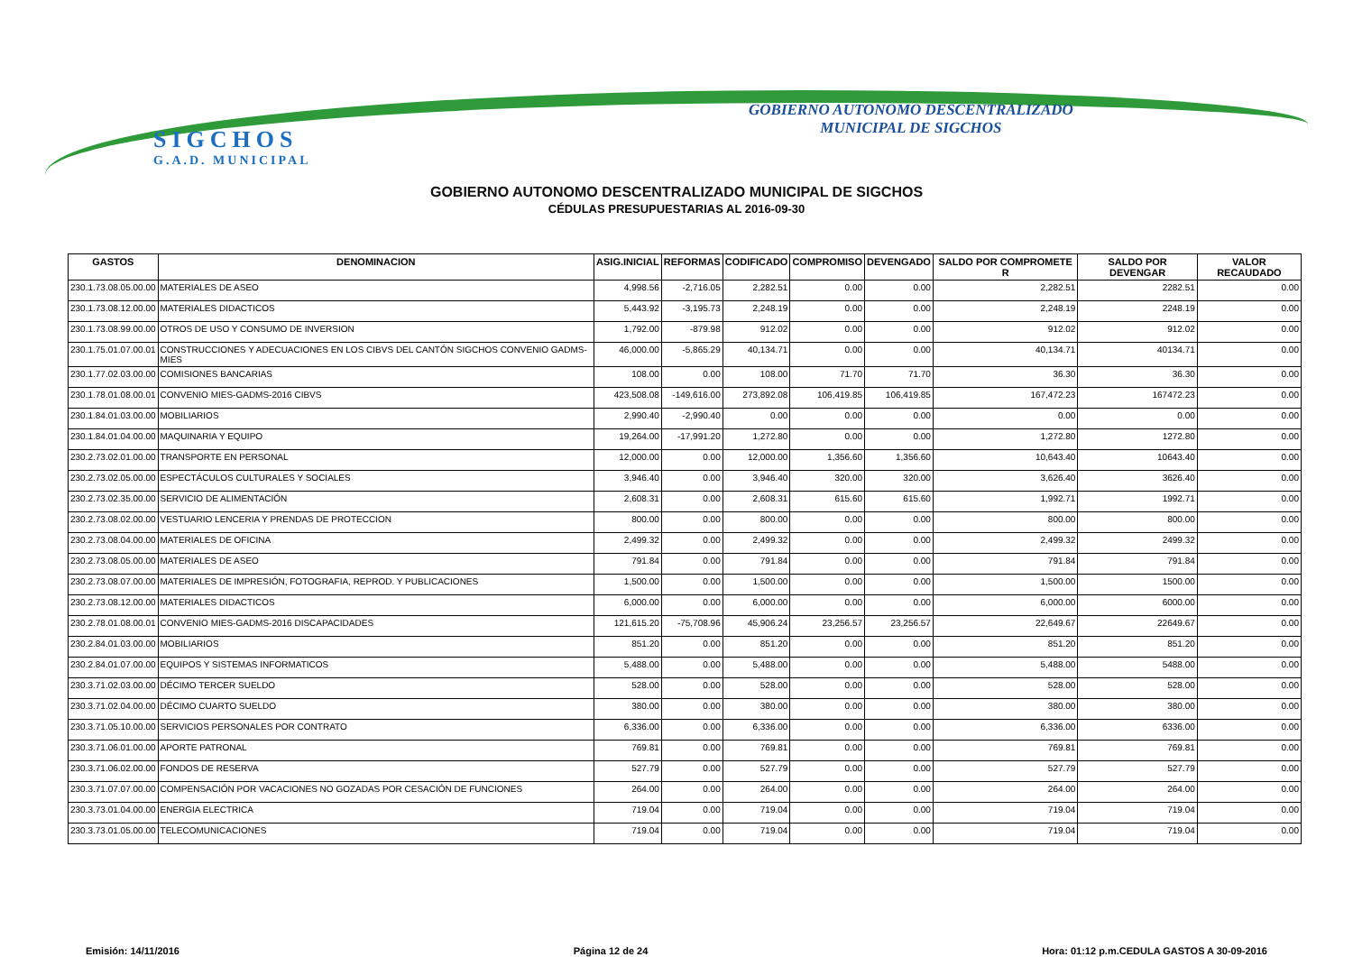SIGCHOS
G.A.D. MUNICIPAL
GOBIERNO AUTONOMO DESCENTRALIZADO
MUNICIPAL DE SIGCHOS
GOBIERNO AUTONOMO DESCENTRALIZADO MUNICIPAL DE SIGCHOS
CÉDULAS PRESUPUESTARIAS AL 2016-09-30
| GASTOS | DENOMINACION | ASIG.INICIAL | REFORMAS | CODIFICADO | COMPROMISO | DEVENGADO | SALDO POR COMPROMETE R | SALDO POR DEVENGAR | VALOR RECAUDADO |
| --- | --- | --- | --- | --- | --- | --- | --- | --- | --- |
| 230.1.73.08.05.00.00 | MATERIALES DE ASEO | 4,998.56 | -2,716.05 | 2,282.51 | 0.00 | 0.00 | 2,282.51 | 2282.51 | 0.00 |
| 230.1.73.08.12.00.00 | MATERIALES DIDACTICOS | 5,443.92 | -3,195.73 | 2,248.19 | 0.00 | 0.00 | 2,248.19 | 2248.19 | 0.00 |
| 230.1.73.08.99.00.00 | OTROS DE USO Y CONSUMO DE INVERSION | 1,792.00 | -879.98 | 912.02 | 0.00 | 0.00 | 912.02 | 912.02 | 0.00 |
| 230.1.75.01.07.00.01 | CONSTRUCCIONES Y ADECUACIONES EN LOS CIBVS DEL CANTÓN SIGCHOS CONVENIO GADMS-MIES | 46,000.00 | -5,865.29 | 40,134.71 | 0.00 | 0.00 | 40,134.71 | 40134.71 | 0.00 |
| 230.1.77.02.03.00.00 | COMISIONES BANCARIAS | 108.00 | 0.00 | 108.00 | 71.70 | 71.70 | 36.30 | 36.30 | 0.00 |
| 230.1.78.01.08.00.01 | CONVENIO MIES-GADMS-2016 CIBVS | 423,508.08 | -149,616.00 | 273,892.08 | 106,419.85 | 106,419.85 | 167,472.23 | 167472.23 | 0.00 |
| 230.1.84.01.03.00.00 | MOBILIARIOS | 2,990.40 | -2,990.40 | 0.00 | 0.00 | 0.00 | 0.00 | 0.00 | 0.00 |
| 230.1.84.01.04.00.00 | MAQUINARIA Y EQUIPO | 19,264.00 | -17,991.20 | 1,272.80 | 0.00 | 0.00 | 1,272.80 | 1272.80 | 0.00 |
| 230.2.73.02.01.00.00 | TRANSPORTE EN PERSONAL | 12,000.00 | 0.00 | 12,000.00 | 1,356.60 | 1,356.60 | 10,643.40 | 10643.40 | 0.00 |
| 230.2.73.02.05.00.00 | ESPECTÁCULOS CULTURALES Y SOCIALES | 3,946.40 | 0.00 | 3,946.40 | 320.00 | 320.00 | 3,626.40 | 3626.40 | 0.00 |
| 230.2.73.02.35.00.00 | SERVICIO DE ALIMENTACIÓN | 2,608.31 | 0.00 | 2,608.31 | 615.60 | 615.60 | 1,992.71 | 1992.71 | 0.00 |
| 230.2.73.08.02.00.00 | VESTUARIO LENCERIA Y PRENDAS DE PROTECCION | 800.00 | 0.00 | 800.00 | 0.00 | 0.00 | 800.00 | 800.00 | 0.00 |
| 230.2.73.08.04.00.00 | MATERIALES DE OFICINA | 2,499.32 | 0.00 | 2,499.32 | 0.00 | 0.00 | 2,499.32 | 2499.32 | 0.00 |
| 230.2.73.08.05.00.00 | MATERIALES DE ASEO | 791.84 | 0.00 | 791.84 | 0.00 | 0.00 | 791.84 | 791.84 | 0.00 |
| 230.2.73.08.07.00.00 | MATERIALES DE IMPRESIÓN, FOTOGRAFIA, REPROD. Y PUBLICACIONES | 1,500.00 | 0.00 | 1,500.00 | 0.00 | 0.00 | 1,500.00 | 1500.00 | 0.00 |
| 230.2.73.08.12.00.00 | MATERIALES DIDACTICOS | 6,000.00 | 0.00 | 6,000.00 | 0.00 | 0.00 | 6,000.00 | 6000.00 | 0.00 |
| 230.2.78.01.08.00.01 | CONVENIO MIES-GADMS-2016 DISCAPACIDADES | 121,615.20 | -75,708.96 | 45,906.24 | 23,256.57 | 23,256.57 | 22,649.67 | 22649.67 | 0.00 |
| 230.2.84.01.03.00.00 | MOBILIARIOS | 851.20 | 0.00 | 851.20 | 0.00 | 0.00 | 851.20 | 851.20 | 0.00 |
| 230.2.84.01.07.00.00 | EQUIPOS Y SISTEMAS INFORMATICOS | 5,488.00 | 0.00 | 5,488.00 | 0.00 | 0.00 | 5,488.00 | 5488.00 | 0.00 |
| 230.3.71.02.03.00.00 | DÉCIMO TERCER SUELDO | 528.00 | 0.00 | 528.00 | 0.00 | 0.00 | 528.00 | 528.00 | 0.00 |
| 230.3.71.02.04.00.00 | DÉCIMO CUARTO SUELDO | 380.00 | 0.00 | 380.00 | 0.00 | 0.00 | 380.00 | 380.00 | 0.00 |
| 230.3.71.05.10.00.00 | SERVICIOS PERSONALES POR CONTRATO | 6,336.00 | 0.00 | 6,336.00 | 0.00 | 0.00 | 6,336.00 | 6336.00 | 0.00 |
| 230.3.71.06.01.00.00 | APORTE PATRONAL | 769.81 | 0.00 | 769.81 | 0.00 | 0.00 | 769.81 | 769.81 | 0.00 |
| 230.3.71.06.02.00.00 | FONDOS DE RESERVA | 527.79 | 0.00 | 527.79 | 0.00 | 0.00 | 527.79 | 527.79 | 0.00 |
| 230.3.71.07.07.00.00 | COMPENSACIÓN POR VACACIONES NO GOZADAS POR CESACIÓN DE FUNCIONES | 264.00 | 0.00 | 264.00 | 0.00 | 0.00 | 264.00 | 264.00 | 0.00 |
| 230.3.73.01.04.00.00 | ENERGIA ELECTRICA | 719.04 | 0.00 | 719.04 | 0.00 | 0.00 | 719.04 | 719.04 | 0.00 |
| 230.3.73.01.05.00.00 | TELECOMUNICACIONES | 719.04 | 0.00 | 719.04 | 0.00 | 0.00 | 719.04 | 719.04 | 0.00 |
Emisión: 14/11/2016 Página 12 de 24 Hora: 01:12 p.m.CEDULA GASTOS A 30-09-2016